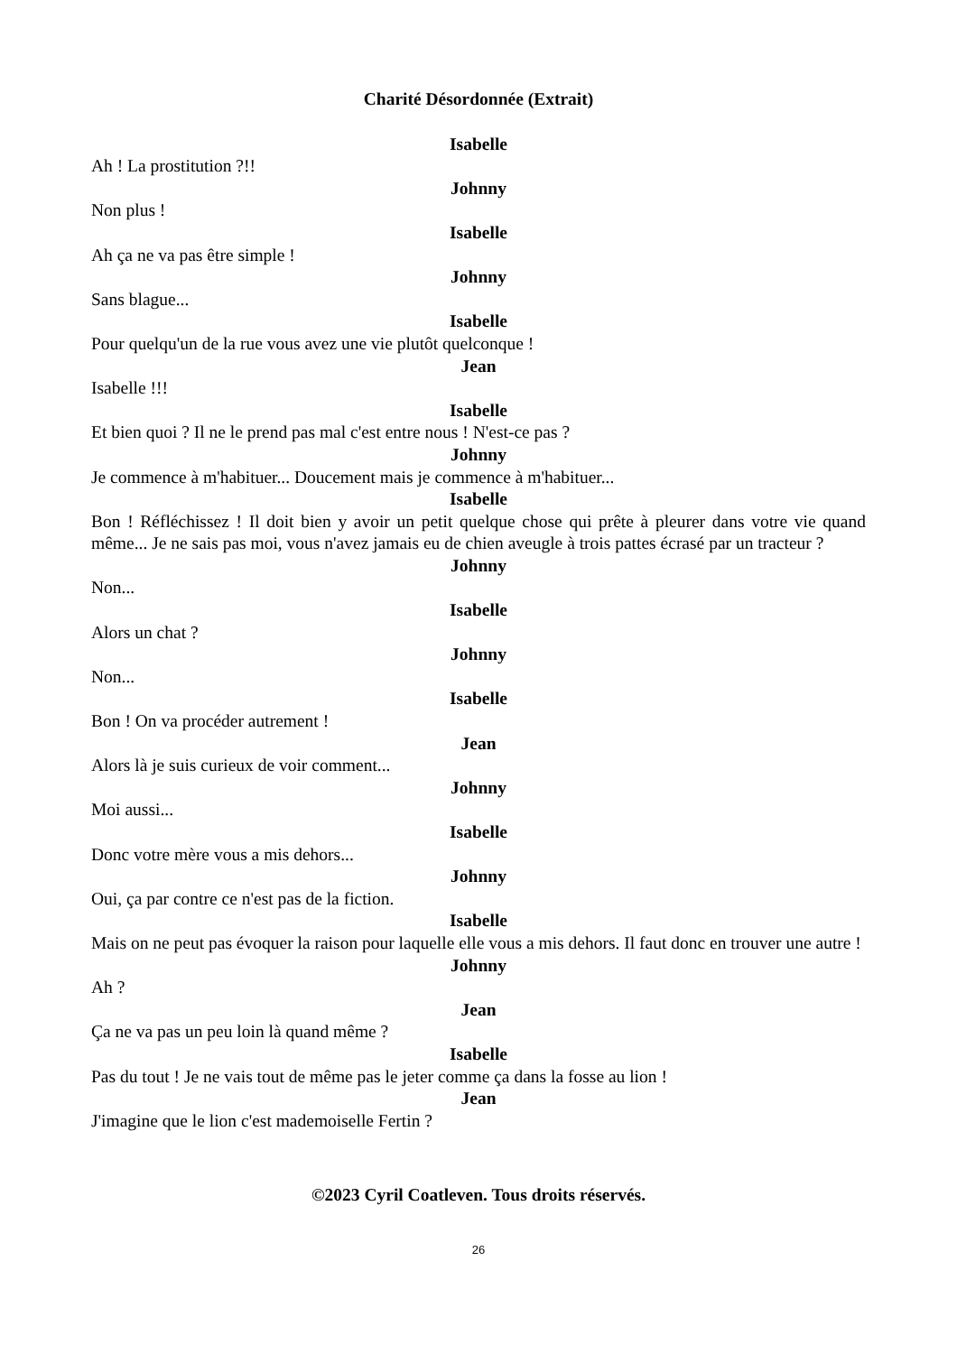Charité Désordonnée (Extrait)
Isabelle
Ah ! La prostitution ?!!
Johnny
Non plus !
Isabelle
Ah ça ne va pas être simple !
Johnny
Sans blague...
Isabelle
Pour quelqu'un de la rue vous avez une vie plutôt quelconque !
Jean
Isabelle !!!
Isabelle
Et bien quoi ? Il ne le prend pas mal c'est entre nous ! N'est-ce pas ?
Johnny
Je commence à m'habituer... Doucement mais je commence à m'habituer...
Isabelle
Bon ! Réfléchissez ! Il doit bien y avoir un petit quelque chose qui prête à pleurer dans votre vie quand même... Je ne sais pas moi, vous n'avez jamais eu de chien aveugle à trois pattes écrasé par un tracteur ?
Johnny
Non...
Isabelle
Alors un chat ?
Johnny
Non...
Isabelle
Bon ! On va procéder autrement !
Jean
Alors là je suis curieux de voir comment...
Johnny
Moi aussi...
Isabelle
Donc votre mère vous a mis dehors...
Johnny
Oui, ça par contre ce n'est pas de la fiction.
Isabelle
Mais on ne peut pas évoquer la raison pour laquelle elle vous a mis dehors. Il faut donc en trouver une autre !
Johnny
Ah ?
Jean
Ça ne va pas un peu loin là quand même ?
Isabelle
Pas du tout ! Je ne vais tout de même pas le jeter comme ça dans la fosse au lion !
Jean
J'imagine que le lion c'est mademoiselle Fertin ?
©2023 Cyril Coatleven. Tous droits réservés.
26